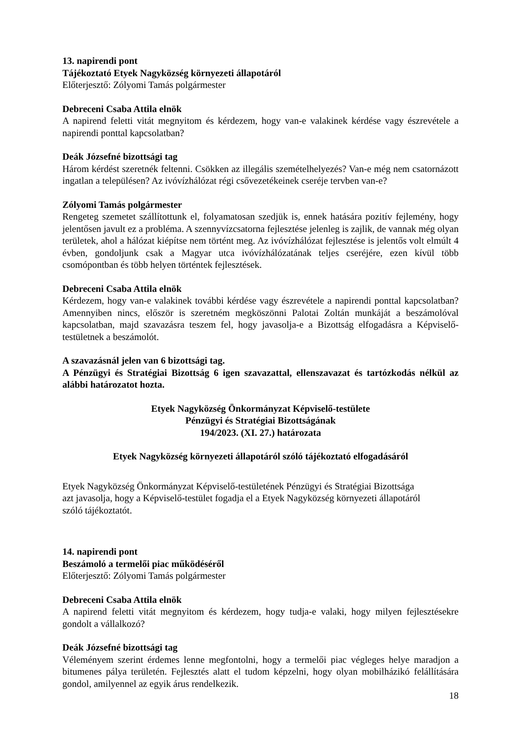13. napirendi pont
Tájékoztató Etyek Nagyközség környezeti állapotáról
Előterjesztő: Zólyomi Tamás polgármester
Debreceni Csaba Attila elnök
A napirend feletti vitát megnyitom és kérdezem, hogy van-e valakinek kérdése vagy észrevétele a napirendi ponttal kapcsolatban?
Deák Józsefné bizottsági tag
Három kérdést szeretnék feltenni. Csökken az illegális szemételhelyezés? Van-e még nem csatornázott ingatlan a településen? Az ivóvízhálózat régi csővezetékeinek cseréje tervben van-e?
Zólyomi Tamás polgármester
Rengeteg szemetet szállítottunk el, folyamatosan szedjük is, ennek hatására pozitív fejlemény, hogy jelentősen javult ez a probléma. A szennyvízcsatorna fejlesztése jelenleg is zajlik, de vannak még olyan területek, ahol a hálózat kiépítse nem történt meg. Az ivóvízhálózat fejlesztése is jelentős volt elmúlt 4 évben, gondoljunk csak a Magyar utca ivóvízhálózatának teljes cseréjére, ezen kívül több csomópontban és több helyen történtek fejlesztések.
Debreceni Csaba Attila elnök
Kérdezem, hogy van-e valakinek további kérdése vagy észrevétele a napirendi ponttal kapcsolatban? Amennyiben nincs, először is szeretném megköszönni Palotai Zoltán munkáját a beszámolóval kapcsolatban, majd szavazásra teszem fel, hogy javasolja-e a Bizottság elfogadásra a Képviselő-testületnek a beszámolót.
A szavazásnál jelen van 6 bizottsági tag.
A Pénzügyi és Stratégiai Bizottság 6 igen szavazattal, ellenszavazat és tartózkodás nélkül az alábbi határozatot hozta.
Etyek Nagyközség Önkormányzat Képviselő-testülete
Pénzügyi és Stratégiai Bizottságának
194/2023. (XI. 27.) határozata
Etyek Nagyközség környezeti állapotáról szóló tájékoztató elfogadásáról
Etyek Nagyközség Önkormányzat Képviselő-testületének Pénzügyi és Stratégiai Bizottsága
azt javasolja, hogy a Képviselő-testület fogadja el a Etyek Nagyközség környezeti állapotáról
szóló tájékoztatót.
14. napirendi pont
Beszámoló a termelői piac működéséről
Előterjesztő: Zólyomi Tamás polgármester
Debreceni Csaba Attila elnök
A napirend feletti vitát megnyitom és kérdezem, hogy tudja-e valaki, hogy milyen fejlesztésekre gondolt a vállalkozó?
Deák Józsefné bizottsági tag
Véleményem szerint érdemes lenne megfontolni, hogy a termelői piac végleges helye maradjon a bitumenes pálya területén. Fejlesztés alatt el tudom képzelni, hogy olyan mobilházikó felállítására gondol, amilyennel az egyik árus rendelkezik.
18